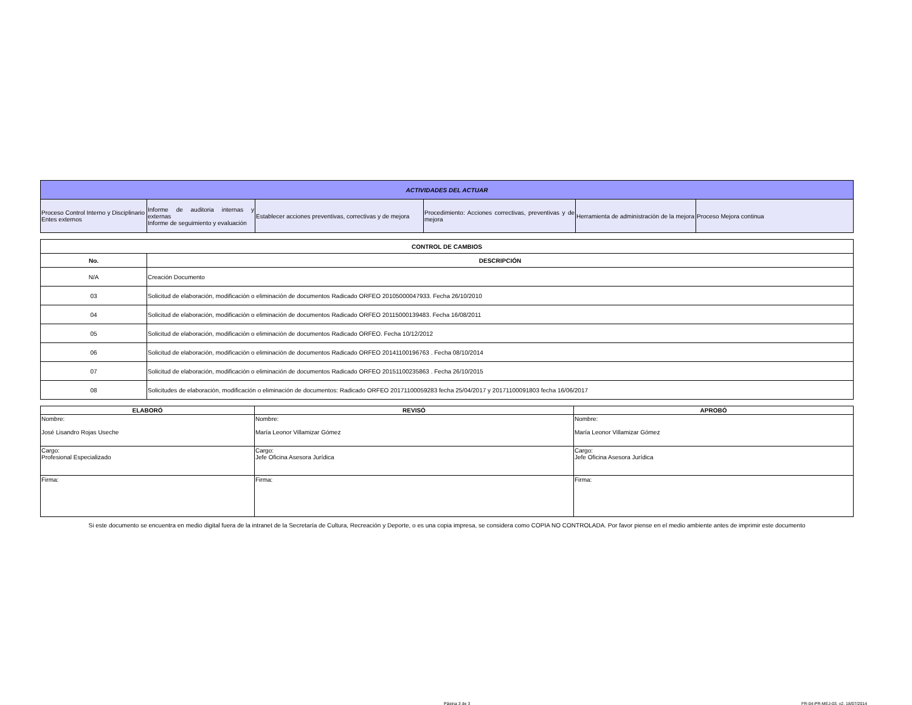| ACTIVIDADES DEL ACTUAR | | | | | |
| --- | --- | --- | --- | --- | --- |
| Proceso Control Interno y Disciplinario Entes externos | Informe de auditoria internas y externas Informe de seguimiento y evaluación | Establecer acciones preventivas, correctivas y de mejora | Procedimiento: Acciones correctivas, preventivas y de mejora | Herramienta de administración de la mejora | Proceso Mejora continua |
| CONTROL DE CAMBIOS | |
| --- | --- |
| No. | DESCRIPCIÓN |
| N/A | Creación Documento |
| 03 | Solicitud de elaboración, modificación o eliminación de documentos Radicado ORFEO 20105000047933. Fecha 26/10/2010 |
| 04 | Solicitud de elaboración, modificación o eliminación de documentos Radicado ORFEO 20115000139483. Fecha 16/08/2011 |
| 05 | Solicitud de elaboración, modificación o eliminación de documentos Radicado ORFEO. Fecha 10/12/2012 |
| 06 | Solicitud de elaboración, modificación o eliminación de documentos Radicado ORFEO 20141100196763 . Fecha 08/10/2014 |
| 07 | Solicitud de elaboración, modificación o eliminación de documentos Radicado ORFEO 20151100235863 . Fecha 26/10/2015 |
| 08 | Solicitudes de elaboración, modificación o eliminación de documentos: Radicado ORFEO 20171100059283 fecha 25/04/2017 y 20171100091803 fecha 16/06/2017 |
| ELABORÓ | REVISÓ | APROBÓ |
| --- | --- | --- |
| Nombre: José Lisandro Rojas Useche | Nombre: María Leonor Villamizar Gómez | Nombre: María Leonor Villamizar Gómez |
| Cargo: Profesional Especializado | Cargo: Jefe Oficina Asesora Jurídica | Cargo: Jefe Oficina Asesora Jurídica |
| Firma: | Firma: | Firma: |
Si este documento se encuentra en medio digital fuera de la intranet de la Secretaría de Cultura, Recreación y Deporte, o es una copia impresa, se considera como COPIA NO CONTROLADA. Por favor piense en el medio ambiente antes de imprimir este documento
Página 3 de 3
FR-04-PR-MEJ-03. v2. 18/07/2014